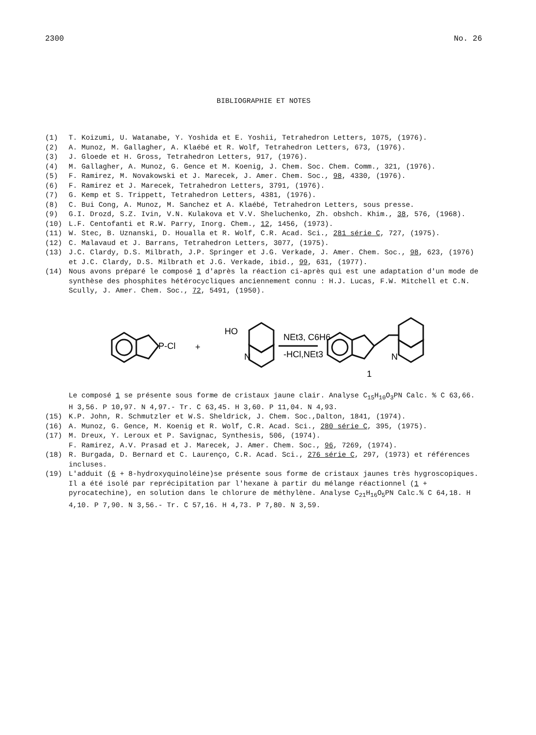2300 No. 26
BIBLIOGRAPHIE ET NOTES
(1) T. Koizumi, U. Watanabe, Y. Yoshida et E. Yoshii, Tetrahedron Letters, 1075, (1976).
(2) A. Munoz, M. Gallagher, A. Klaébé et R. Wolf, Tetrahedron Letters, 673, (1976).
(3) J. Gloede et H. Gross, Tetrahedron Letters, 917, (1976).
(4) M. Gallagher, A. Munoz, G. Gence et M. Koenig, J. Chem. Soc. Chem. Comm., 321, (1976).
(5) F. Ramirez, M. Novakowski et J. Marecek, J. Amer. Chem. Soc., 98, 4330, (1976).
(6) F. Ramirez et J. Marecek, Tetrahedron Letters, 3791, (1976).
(7) G. Kemp et S. Trippett, Tetrahedron Letters, 4381, (1976).
(8) C. Bui Cong, A. Munoz, M. Sanchez et A. Klaébé, Tetrahedron Letters, sous presse.
(9) G.I. Drozd, S.Z. Ivin, V.N. Kulakova et V.V. Sheluchenko, Zh. obshch. Khim., 38, 576, (1968).
(10) L.F. Centofanti et R.W. Parry, Inorg. Chem., 12, 1456, (1973).
(11) W. Stec, B. Uznanski, D. Houalla et R. Wolf, C.R. Acad. Sci., 281 série C, 727, (1975).
(12) C. Malavaud et J. Barrans, Tetrahedron Letters, 3077, (1975).
(13) J.C. Clardy, D.S. Milbrath, J.P. Springer et J.G. Verkade, J. Amer. Chem. Soc., 98, 623, (1976) et J.C. Clardy, D.S. Milbrath et J.G. Verkade, ibid., 99, 631, (1977).
(14) Nous avons préparé le composé 1 d'après la réaction ci-après qui est une adaptation d'un mode de synthèse des phosphites hétérocycliques anciennement connu : H.J. Lucas, F.W. Mitchell et C.N. Scully, J. Amer. Chem. Soc., 72, 5491, (1950).
P-Cl
+
HO
N
NEt3, C6H6
-HCl,NEt3
N
1
Le composé 1 se présente sous forme de cristaux jaune clair. Analyse C<sub>15</sub>H<sub>10</sub>O<sub>3</sub>PN Calc. % C 63,66. H 3,56. P 10,97. N 4,97.- Tr. C 63,45. H 3,60. P 11,04. N 4,93.
(15) K.P. John, R. Schmutzler et W.S. Sheldrick, J. Chem. Soc.,Dalton, 1841, (1974).
(16) A. Munoz, G. Gence, M. Koenig et R. Wolf, C.R. Acad. Sci., 280 série C, 395, (1975).
(17) M. Dreux, Y. Leroux et P. Savignac, Synthesis, 506, (1974).
F. Ramirez, A.V. Prasad et J. Marecek, J. Amer. Chem. Soc., 96, 7269, (1974).
(18) R. Burgada, D. Bernard et C. Laurenço, C.R. Acad. Sci., 276 série C, 297, (1973) et références incluses.
(19) L'adduit (6 + 8-hydroxyquinoléine)se présente sous forme de cristaux jaunes très hygroscopiques. Il a été isolé par reprécipitation par l'hexane à partir du mélange réactionnel (1 + pyrocatechine), en solution dans le chlorure de méthylène. Analyse C<sub>21</sub>H<sub>16</sub>O<sub>5</sub>PN Calc.% C 64,18. H 4,10. P 7,90. N 3,56.- Tr. C 57,16. H 4,73. P 7,80. N 3,59.